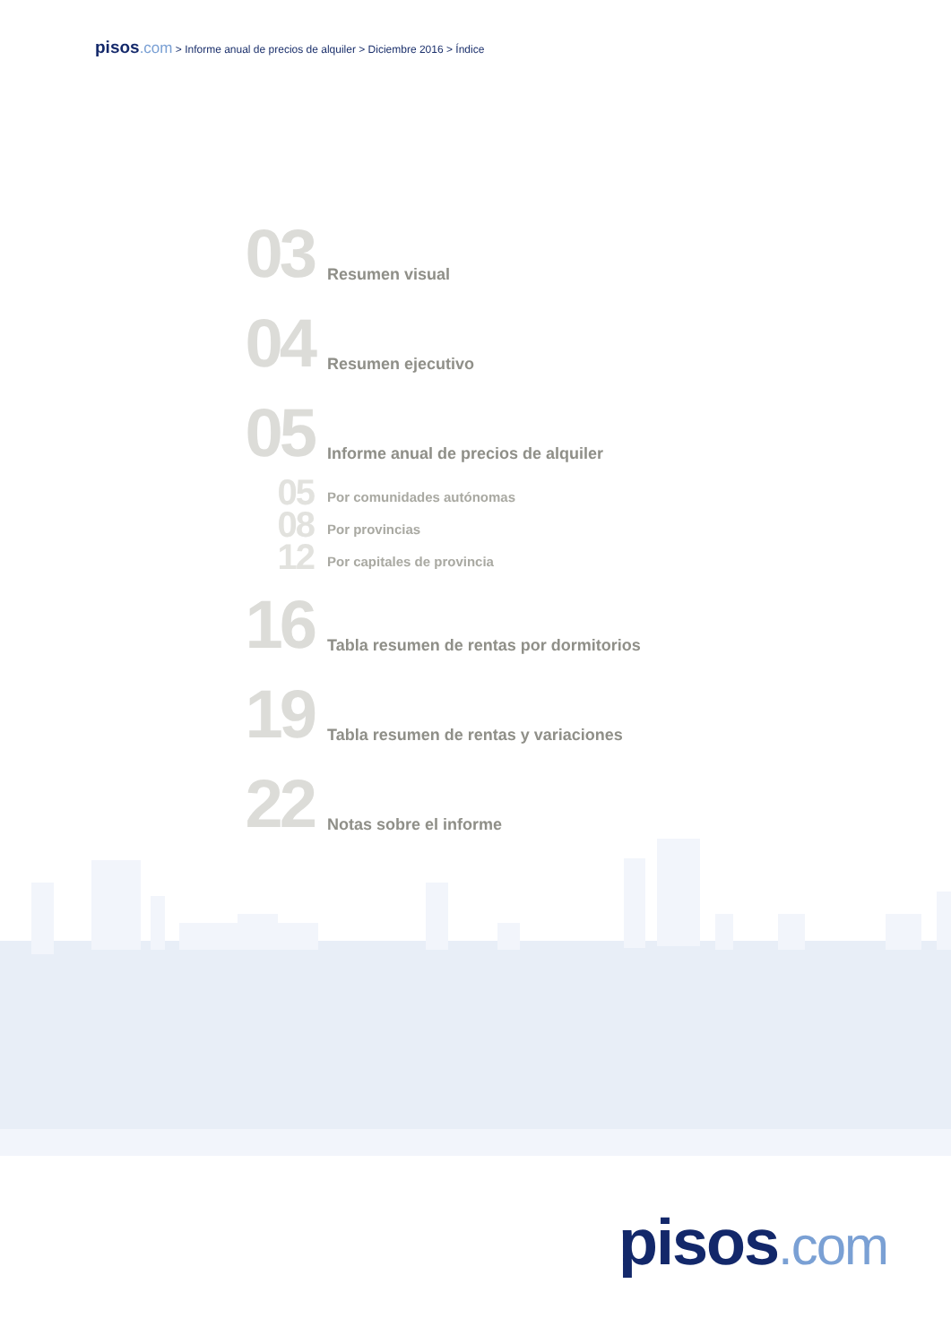pisos.com > Informe anual de precios de alquiler > Diciembre 2016 > Índice
03
Resumen visual
04
Resumen ejecutivo
05
Informe anual de precios de alquiler
05
Por comunidades autónomas
08
Por provincias
12
Por capitales de provincia
16
Tabla resumen de rentas por dormitorios
19
Tabla resumen de rentas y variaciones
22
Notas sobre el informe
pisos.com